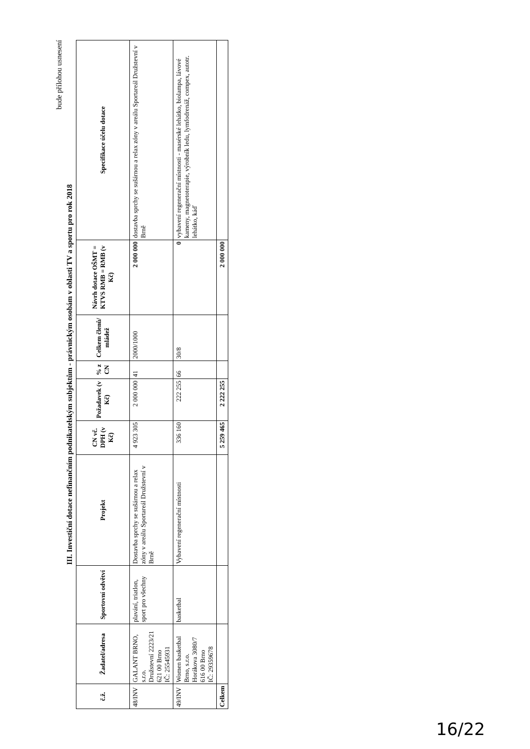bude přílohou usnesení
III. Investiční dotace nefinančním podnikatelským subjektům - právnickým osobám v oblasti TV a sportu pro rok 2018
| č.ž. | Žadatel/adresa | Sportovní odvětví | Projekt | CN vč. DPH (v Kč) | Požadavek (v Kč) | % z CN | Celkem členů/ mládež | Návrh dotace OŠMT = KTVS RMB = RMB (v Kč) | Specifikace účelu dotace |
| --- | --- | --- | --- | --- | --- | --- | --- | --- | --- |
| 48/INV | GALANT BRNO, s.r.o. Družstevní 2223/21 621 00 Brno IČ: 25545931 | plavání, triatlon, sport pro všechny | Dostavba sprchy se sušárnou a relax zóny v areálu Sportareál Družstevní v Brně | 4 923 305 | 2 000 000 | 41 | 2000/1000 | 2 000 000 | dostavba sprchy se sušárnou a relax zóny v areálu Sportareál Družstevní v Brně |
| 49/INV | Women basketbal Brno, s.r.o. Horákova 3080/7 616 00 Brno IČ: 29359678 | basketbal | Vybavení regenerační místnosti | 336 160 | 222 255 | 66 | 30/8 | 0 | vybavení regenerační místnosti - masérské lehátko, biolampa, lávové kameny, magnetoterapie, výrobník ledu, lymfodrenáž, compex, autotr. lehátko, káď |
| Celkem | | | | 5 259 465 | 2 222 255 | | | 2 000 000 | |
16/22